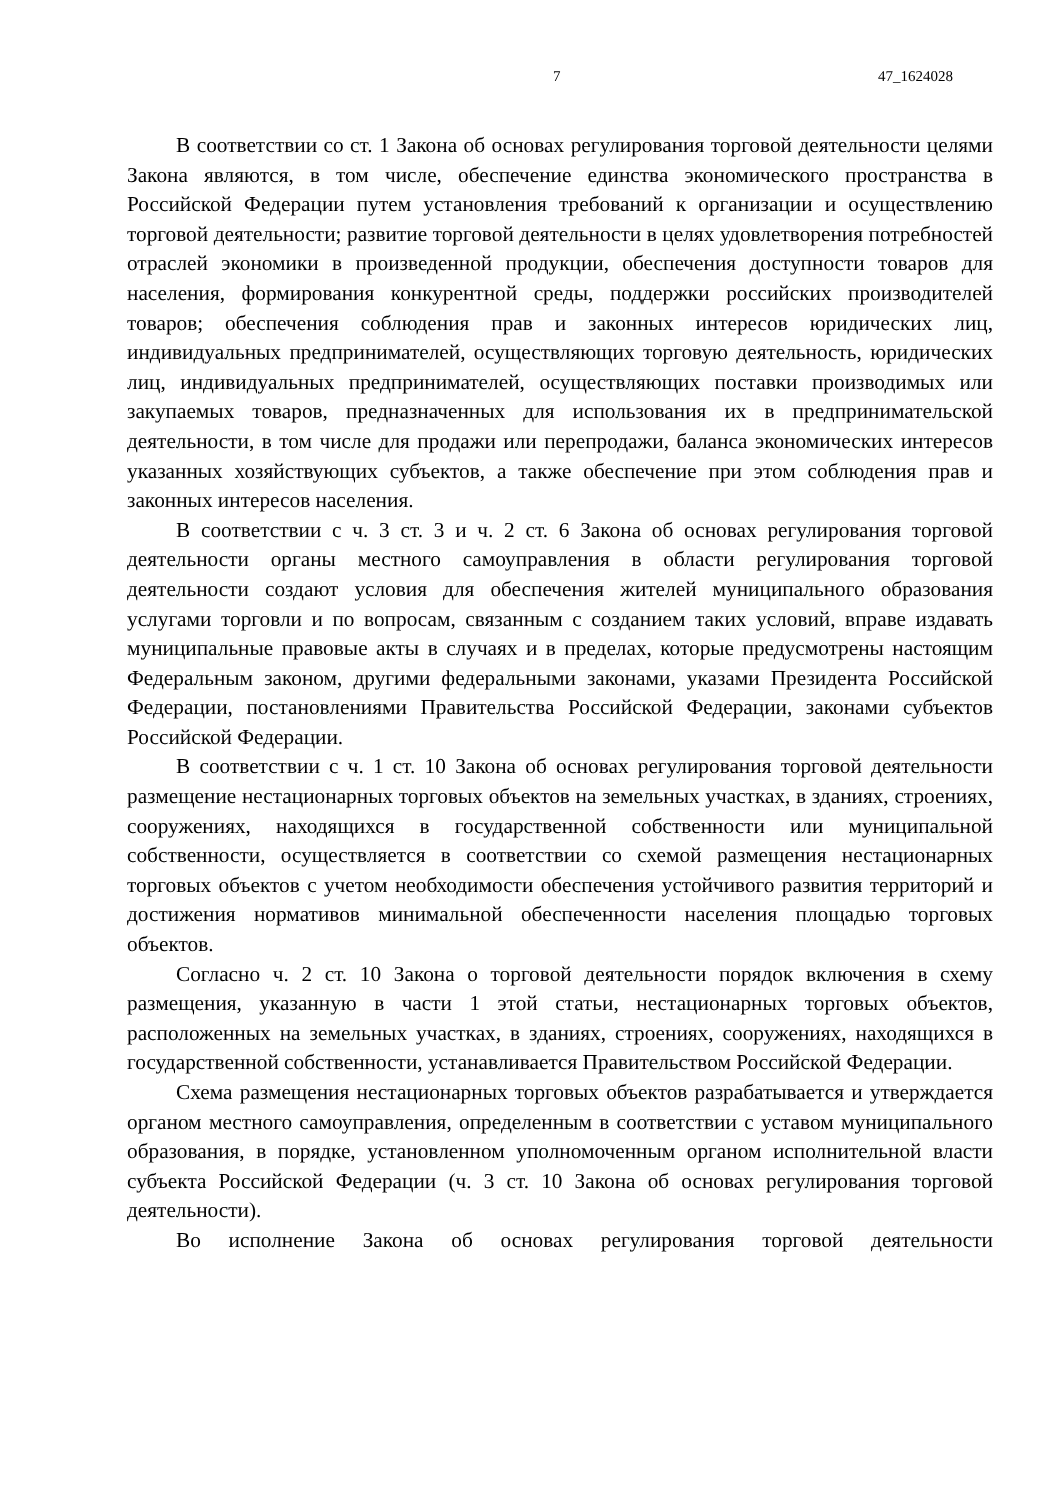7 47_1624028
В соответствии со ст. 1 Закона об основах регулирования торговой деятельности целями Закона являются, в том числе, обеспечение единства экономического пространства в Российской Федерации путем установления требований к организации и осуществлению торговой деятельности; развитие торговой деятельности в целях удовлетворения потребностей отраслей экономики в произведенной продукции, обеспечения доступности товаров для населения, формирования конкурентной среды, поддержки российских производителей товаров; обеспечения соблюдения прав и законных интересов юридических лиц, индивидуальных предпринимателей, осуществляющих торговую деятельность, юридических лиц, индивидуальных предпринимателей, осуществляющих поставки производимых или закупаемых товаров, предназначенных для использования их в предпринимательской деятельности, в том числе для продажи или перепродажи, баланса экономических интересов указанных хозяйствующих субъектов, а также обеспечение при этом соблюдения прав и законных интересов населения.
В соответствии с ч. 3 ст. 3 и ч. 2 ст. 6 Закона об основах регулирования торговой деятельности органы местного самоуправления в области регулирования торговой деятельности создают условия для обеспечения жителей муниципального образования услугами торговли и по вопросам, связанным с созданием таких условий, вправе издавать муниципальные правовые акты в случаях и в пределах, которые предусмотрены настоящим Федеральным законом, другими федеральными законами, указами Президента Российской Федерации, постановлениями Правительства Российской Федерации, законами субъектов Российской Федерации.
В соответствии с ч. 1 ст. 10 Закона об основах регулирования торговой деятельности размещение нестационарных торговых объектов на земельных участках, в зданиях, строениях, сооружениях, находящихся в государственной собственности или муниципальной собственности, осуществляется в соответствии со схемой размещения нестационарных торговых объектов с учетом необходимости обеспечения устойчивого развития территорий и достижения нормативов минимальной обеспеченности населения площадью торговых объектов.
Согласно ч. 2 ст. 10 Закона о торговой деятельности порядок включения в схему размещения, указанную в части 1 этой статьи, нестационарных торговых объектов, расположенных на земельных участках, в зданиях, строениях, сооружениях, находящихся в государственной собственности, устанавливается Правительством Российской Федерации.
Схема размещения нестационарных торговых объектов разрабатывается и утверждается органом местного самоуправления, определенным в соответствии с уставом муниципального образования, в порядке, установленном уполномоченным органом исполнительной власти субъекта Российской Федерации (ч. 3 ст. 10 Закона об основах регулирования торговой деятельности).
Во исполнение Закона об основах регулирования торговой деятельности